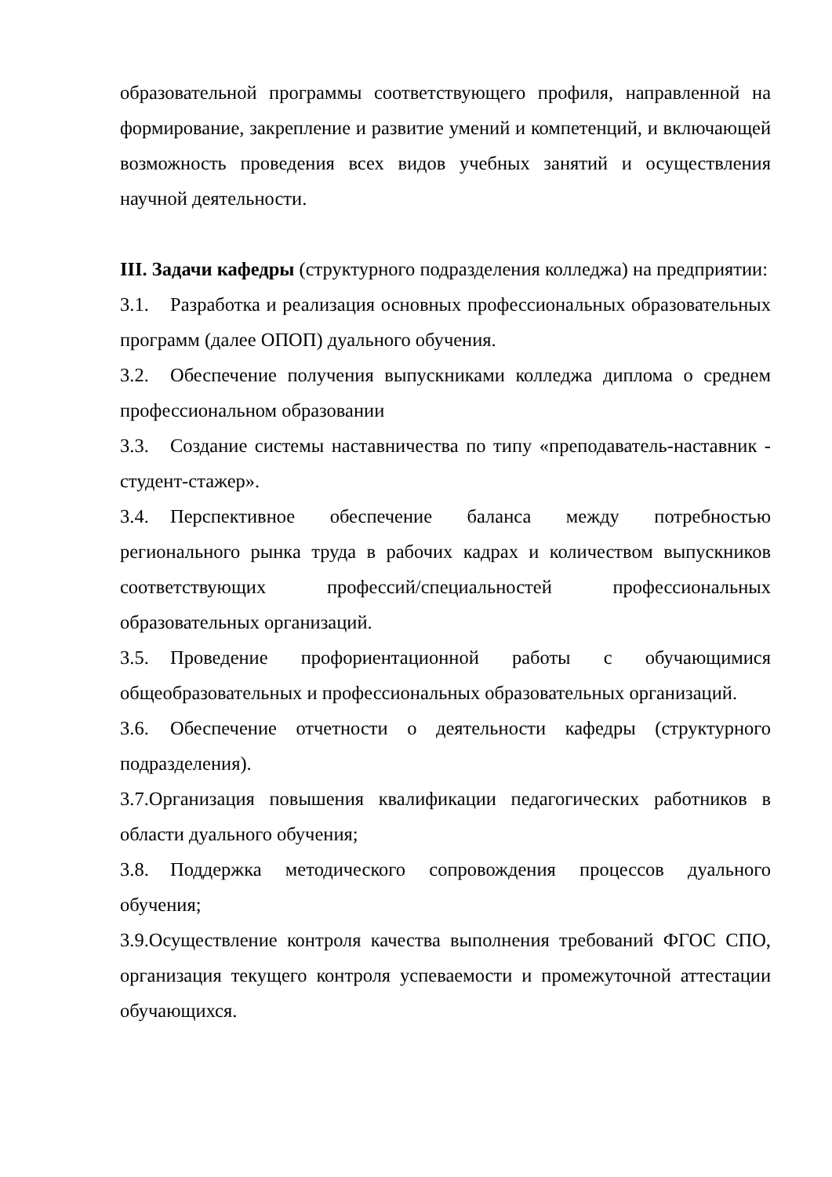образовательной программы соответствующего профиля, направленной на формирование, закрепление и развитие умений и компетенций, и включающей возможность проведения всех видов учебных занятий и осуществления научной деятельности.
III. Задачи кафедры (структурного подразделения колледжа) на предприятии:
3.1. Разработка и реализация основных профессиональных образовательных программ (далее ОПОП) дуального обучения.
3.2. Обеспечение получения выпускниками колледжа диплома о среднем профессиональном образовании
3.3. Создание системы наставничества по типу «преподаватель-наставник - студент-стажер».
3.4. Перспективное обеспечение баланса между потребностью регионального рынка труда в рабочих кадрах и количеством выпускников соответствующих профессий/специальностей профессиональных образовательных организаций.
3.5. Проведение профориентационной работы с обучающимися общеобразовательных и профессиональных образовательных организаций.
3.6. Обеспечение отчетности о деятельности кафедры (структурного подразделения).
3.7.Организация повышения квалификации педагогических работников в области дуального обучения;
3.8. Поддержка методического сопровождения процессов дуального обучения;
3.9.Осуществление контроля качества выполнения требований ФГОС СПО, организация текущего контроля успеваемости и промежуточной аттестации обучающихся.